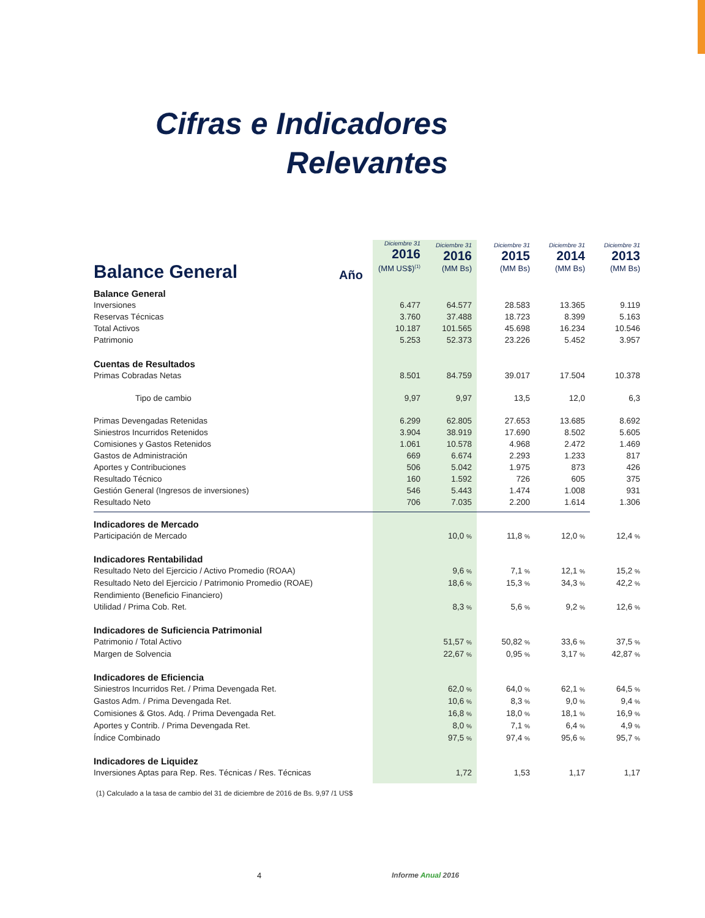Cifras e Indicadores
Relevantes
| Balance General Año | Diciembre 31 2016 (MM US$)<sup>(1)</sup> | Diciembre 31 2016 (MM Bs) | Diciembre 31 2015 (MM Bs) | Diciembre 31 2014 (MM Bs) | Diciembre 31 2013 (MM Bs) |
| --- | --- | --- | --- | --- | --- |
| Balance General | | | | | |
| Inversiones | 6.477 | 64.577 | 28.583 | 13.365 | 9.119 |
| Reservas Técnicas | 3.760 | 37.488 | 18.723 | 8.399 | 5.163 |
| Total Activos | 10.187 | 101.565 | 45.698 | 16.234 | 10.546 |
| Patrimonio | 5.253 | 52.373 | 23.226 | 5.452 | 3.957 |
| Cuentas de Resultados | | | | | |
| Primas Cobradas Netas | 8.501 | 84.759 | 39.017 | 17.504 | 10.378 |
| Tipo de cambio | 9,97 | 9,97 | 13,5 | 12,0 | 6,3 |
| Primas Devengadas Retenidas | 6.299 | 62.805 | 27.653 | 13.685 | 8.692 |
| Siniestros Incurridos Retenidos | 3.904 | 38.919 | 17.690 | 8.502 | 5.605 |
| Comisiones y Gastos Retenidos | 1.061 | 10.578 | 4.968 | 2.472 | 1.469 |
| Gastos de Administración | 669 | 6.674 | 2.293 | 1.233 | 817 |
| Aportes y Contribuciones | 506 | 5.042 | 1.975 | 873 | 426 |
| Resultado Técnico | 160 | 1.592 | 726 | 605 | 375 |
| Gestión General (Ingresos de inversiones) | 546 | 5.443 | 1.474 | 1.008 | 931 |
| Resultado Neto | 706 | 7.035 | 2.200 | 1.614 | 1.306 |
| Indicadores de Mercado | | | | | |
| Participación de Mercado | | 10,0 % | 11,8 % | 12,0 % | 12,4 % |
| Indicadores Rentabilidad | | | | | |
| Resultado Neto del Ejercicio / Activo Promedio (ROAA) | | 9,6 % | 7,1 % | 12,1 % | 15,2 % |
| Resultado Neto del Ejercicio / Patrimonio Promedio (ROAE) | | 18,6 % | 15,3 % | 34,3 % | 42,2 % |
| Rendimiento (Beneficio Financiero) | | | | | |
| Utilidad / Prima Cob. Ret. | | 8,3 % | 5,6 % | 9,2 % | 12,6 % |
| Indicadores de Suficiencia Patrimonial | | | | | |
| Patrimonio / Total Activo | | 51,57 % | 50,82 % | 33,6 % | 37,5 % |
| Margen de Solvencia | | 22,67 % | 0,95 % | 3,17 % | 42,87 % |
| Indicadores de Eficiencia | | | | | |
| Siniestros Incurridos Ret. / Prima Devengada Ret. | | 62,0 % | 64,0 % | 62,1 % | 64,5 % |
| Gastos Adm. / Prima Devengada Ret. | | 10,6 % | 8,3 % | 9,0 % | 9,4 % |
| Comisiones & Gtos. Adq. / Prima Devengada Ret. | | 16,8 % | 18,0 % | 18,1 % | 16,9 % |
| Aportes y Contrib. / Prima Devengada Ret. | | 8,0 % | 7,1 % | 6,4 % | 4,9 % |
| Índice Combinado | | 97,5 % | 97,4 % | 95,6 % | 95,7 % |
| Indicadores de Liquidez | | | | | |
| Inversiones Aptas para Rep. Res. Técnicas / Res. Técnicas | | 1,72 | 1,53 | 1,17 | 1,17 |
(1) Calculado a la tasa de cambio del 31 de diciembre de 2016 de Bs. 9,97 /1 US$
4 Informe Anual 2016